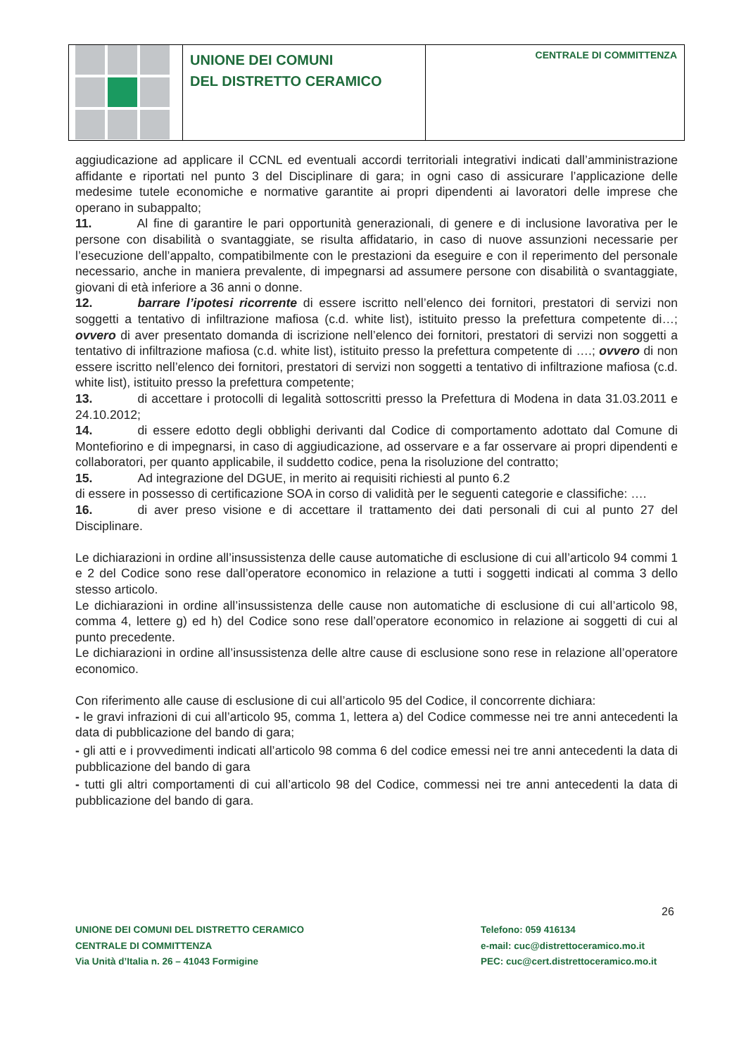UNIONE DEI COMUNI
DEL DISTRETTO CERAMICO
CENTRALE DI COMMITTENZA
aggiudicazione ad applicare il CCNL ed eventuali accordi territoriali integrativi indicati dall’amministrazione affidante e riportati nel punto 3 del Disciplinare di gara; in ogni caso di assicurare l’applicazione delle medesime tutele economiche e normative garantite ai propri dipendenti ai lavoratori delle imprese che operano in subappalto;
11. Al fine di garantire le pari opportunità generazionali, di genere e di inclusione lavorativa per le persone con disabilità o svantaggiate, se risulta affidatario, in caso di nuove assunzioni necessarie per l’esecuzione dell’appalto, compatibilmente con le prestazioni da eseguire e con il reperimento del personale necessario, anche in maniera prevalente, di impegnarsi ad assumere persone con disabilità o svantaggiate, giovani di età inferiore a 36 anni o donne.
12. barrare l’ipotesi ricorrente di essere iscritto nell’elenco dei fornitori, prestatori di servizi non soggetti a tentativo di infiltrazione mafiosa (c.d. white list), istituito presso la prefettura competente di…; ovvero di aver presentato domanda di iscrizione nell’elenco dei fornitori, prestatori di servizi non soggetti a tentativo di infiltrazione mafiosa (c.d. white list), istituito presso la prefettura competente di ….; ovvero di non essere iscritto nell’elenco dei fornitori, prestatori di servizi non soggetti a tentativo di infiltrazione mafiosa (c.d. white list), istituito presso la prefettura competente;
13. di accettare i protocolli di legalità sottoscritti presso la Prefettura di Modena in data 31.03.2011 e 24.10.2012;
14. di essere edotto degli obblighi derivanti dal Codice di comportamento adottato dal Comune di Montefiorino e di impegnarsi, in caso di aggiudicazione, ad osservare e a far osservare ai propri dipendenti e collaboratori, per quanto applicabile, il suddetto codice, pena la risoluzione del contratto;
15. Ad integrazione del DGUE, in merito ai requisiti richiesti al punto 6.2
di essere in possesso di certificazione SOA in corso di validità per le seguenti categorie e classifiche: ….
16. di aver preso visione e di accettare il trattamento dei dati personali di cui al punto 27 del Disciplinare.
Le dichiarazioni in ordine all’insussistenza delle cause automatiche di esclusione di cui all’articolo 94 commi 1 e 2 del Codice sono rese dall’operatore economico in relazione a tutti i soggetti indicati al comma 3 dello stesso articolo.
Le dichiarazioni in ordine all’insussistenza delle cause non automatiche di esclusione di cui all’articolo 98, comma 4, lettere g) ed h) del Codice sono rese dall’operatore economico in relazione ai soggetti di cui al punto precedente.
Le dichiarazioni in ordine all’insussistenza delle altre cause di esclusione sono rese in relazione all’operatore economico.
Con riferimento alle cause di esclusione di cui all’articolo 95 del Codice, il concorrente dichiara:
- le gravi infrazioni di cui all’articolo 95, comma 1, lettera a) del Codice commesse nei tre anni antecedenti la data di pubblicazione del bando di gara;
- gli atti e i provvedimenti indicati all’articolo 98 comma 6 del codice emessi nei tre anni antecedenti la data di pubblicazione del bando di gara
- tutti gli altri comportamenti di cui all’articolo 98 del Codice, commessi nei tre anni antecedenti la data di pubblicazione del bando di gara.
26
UNIONE DEI COMUNI DEL DISTRETTO CERAMICO
CENTRALE DI COMMITTENZA
Via Unità d’Italia n. 26 – 41043 Formigine
Telefono: 059 416134
e-mail: cuc@distrettoceramico.mo.it
PEC: cuc@cert.distrettoceramico.mo.it